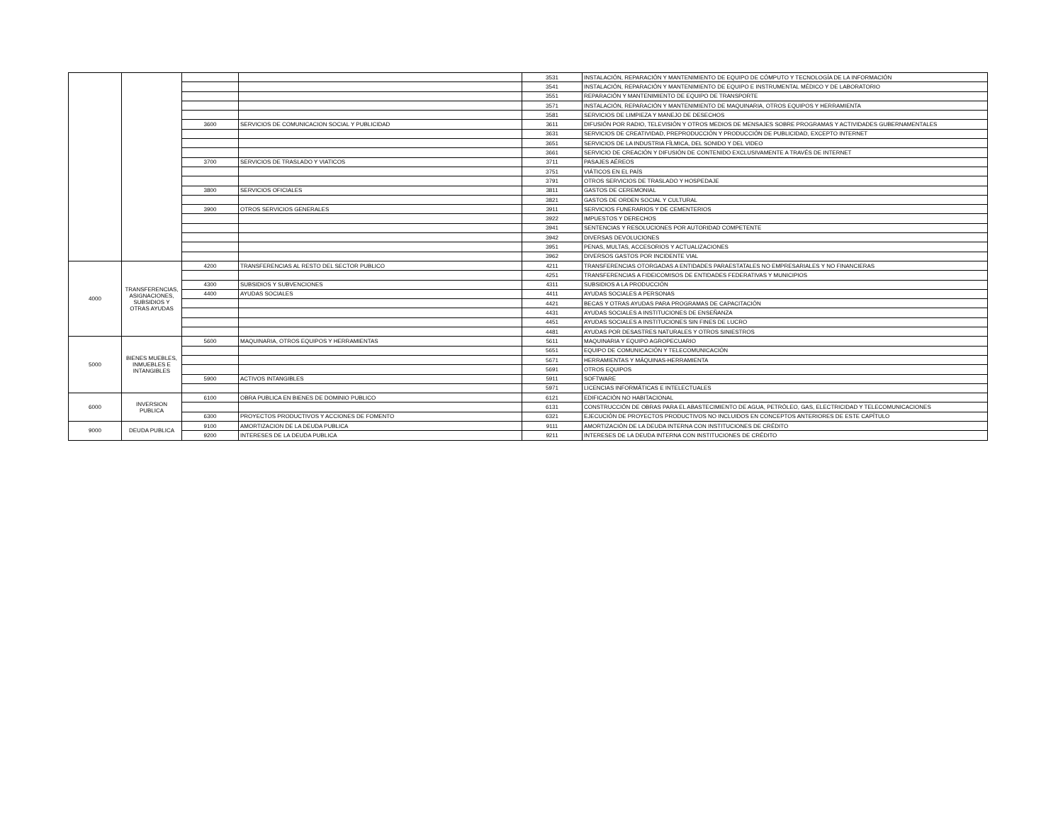| | | | | 3531 | INSTALACIÓN, REPARACIÓN Y MANTENIMIENTO DE EQUIPO DE CÓMPUTO Y TECNOLOGÍA DE LA INFORMACIÓN |
| | | | | 3541 | INSTALACIÓN, REPARACIÓN Y MANTENIMIENTO DE EQUIPO E INSTRUMENTAL MÉDICO Y DE LABORATORIO |
| | | | | 3551 | REPARACIÓN Y MANTENIMIENTO DE EQUIPO DE TRANSPORTE |
| | | | | 3571 | INSTALACIÓN, REPARACIÓN Y MANTENIMIENTO DE MAQUINARIA, OTROS EQUIPOS Y HERRAMIENTA |
| | | | | 3581 | SERVICIOS DE LIMPIEZA Y MANEJO DE DESECHOS |
| | | 3600 | SERVICIOS DE COMUNICACION SOCIAL Y PUBLICIDAD | 3611 | DIFUSIÓN POR RADIO, TELEVISIÓN Y OTROS MEDIOS DE MENSAJES SOBRE PROGRAMAS Y ACTIVIDADES GUBERNAMENTALES |
| | | | | 3631 | SERVICIOS DE CREATIVIDAD, PREPRODUCCIÓN Y PRODUCCIÓN DE PUBLICIDAD, EXCEPTO INTERNET |
| | | | | 3651 | SERVICIOS DE LA INDUSTRIA FÍLMICA, DEL SONIDO Y DEL VIDEO |
| | | | | 3661 | SERVICIO DE CREACIÓN Y DIFUSIÓN DE CONTENIDO EXCLUSIVAMENTE A TRAVÉS DE INTERNET |
| | | 3700 | SERVICIOS DE TRASLADO Y VIATICOS | 3711 | PASAJES AÉREOS |
| | | | | 3751 | VIÁTICOS EN EL PAÍS |
| | | | | 3791 | OTROS SERVICIOS DE TRASLADO Y HOSPEDAJE |
| | | 3800 | SERVICIOS OFICIALES | 3811 | GASTOS DE CEREMONIAL |
| | | | | 3821 | GASTOS DE ORDEN SOCIAL Y CULTURAL |
| | | 3900 | OTROS SERVICIOS GENERALES | 3911 | SERVICIOS FUNERARIOS Y DE CEMENTERIOS |
| | | | | 3922 | IMPUESTOS Y DERECHOS |
| | | | | 3941 | SENTENCIAS Y RESOLUCIONES POR AUTORIDAD COMPETENTE |
| | | | | 3942 | DIVERSAS DEVOLUCIONES |
| | | | | 3951 | PENAS, MULTAS, ACCESORIOS Y ACTUALIZACIONES |
| | | | | 3962 | DIVERSOS GASTOS POR INCIDENTE VIAL |
| 4000 | TRANSFERENCIAS, ASIGNACIONES, SUBSIDIOS Y OTRAS AYUDAS | 4200 | TRANSFERENCIAS AL RESTO DEL SECTOR PUBLICO | 4211 | TRANSFERENCIAS OTORGADAS A ENTIDADES PARAESTATALES NO EMPRESARIALES Y NO FINANCIERAS |
| | | | | 4251 | TRANSFERENCIAS A FIDEICOMISOS DE ENTIDADES FEDERATIVAS Y MUNICIPIOS |
| | | 4300 | SUBSIDIOS Y SUBVENCIONES | 4311 | SUBSIDIOS A LA PRODUCCIÓN |
| | | 4400 | AYUDAS SOCIALES | 4411 | AYUDAS SOCIALES A PERSONAS |
| | | | | 4421 | BECAS Y OTRAS AYUDAS PARA PROGRAMAS DE CAPACITACIÓN |
| | | | | 4431 | AYUDAS SOCIALES A INSTITUCIONES DE ENSEÑANZA |
| | | | | 4451 | AYUDAS SOCIALES A INSTITUCIONES SIN FINES DE LUCRO |
| | | | | 4481 | AYUDAS POR DESASTRES NATURALES Y OTROS SINIESTROS |
| 5000 | BIENES MUEBLES, INMUEBLES E INTANGIBLES | 5600 | MAQUINARIA, OTROS EQUIPOS Y HERRAMIENTAS | 5611 | MAQUINARIA Y EQUIPO AGROPECUARIO |
| | | | | 5651 | EQUIPO DE COMUNICACIÓN Y TELECOMUNICACIÓN |
| | | | | 5671 | HERRAMIENTAS Y MÁQUINAS-HERRAMIENTA |
| | | | | 5691 | OTROS EQUIPOS |
| | | 5900 | ACTIVOS INTANGIBLES | 5911 | SOFTWARE |
| | | | | 5971 | LICENCIAS INFORMÁTICAS E INTELECTUALES |
| 6000 | INVERSION PUBLICA | 6100 | OBRA PUBLICA EN BIENES DE DOMINIO PUBLICO | 6121 | EDIFICACIÓN NO HABITACIONAL |
| | | | | 6131 | CONSTRUCCIÓN DE OBRAS PARA EL ABASTECIMIENTO DE AGUA, PETRÓLEO, GAS, ELECTRICIDAD Y TELECOMUNICACIONES |
| | | 6300 | PROYECTOS PRODUCTIVOS Y ACCIONES DE FOMENTO | 6321 | EJECUCIÓN DE PROYECTOS PRODUCTIVOS NO INCLUIDOS EN CONCEPTOS ANTERIORES DE ESTE CAPÍTULO |
| 9000 | DEUDA PUBLICA | 9100 | AMORTIZACION DE LA DEUDA PUBLICA | 9111 | AMORTIZACIÓN DE LA DEUDA INTERNA CON INSTITUCIONES DE CRÉDITO |
| | | 9200 | INTERESES DE LA DEUDA PUBLICA | 9211 | INTERESES DE LA DEUDA INTERNA CON INSTITUCIONES DE CRÉDITO |